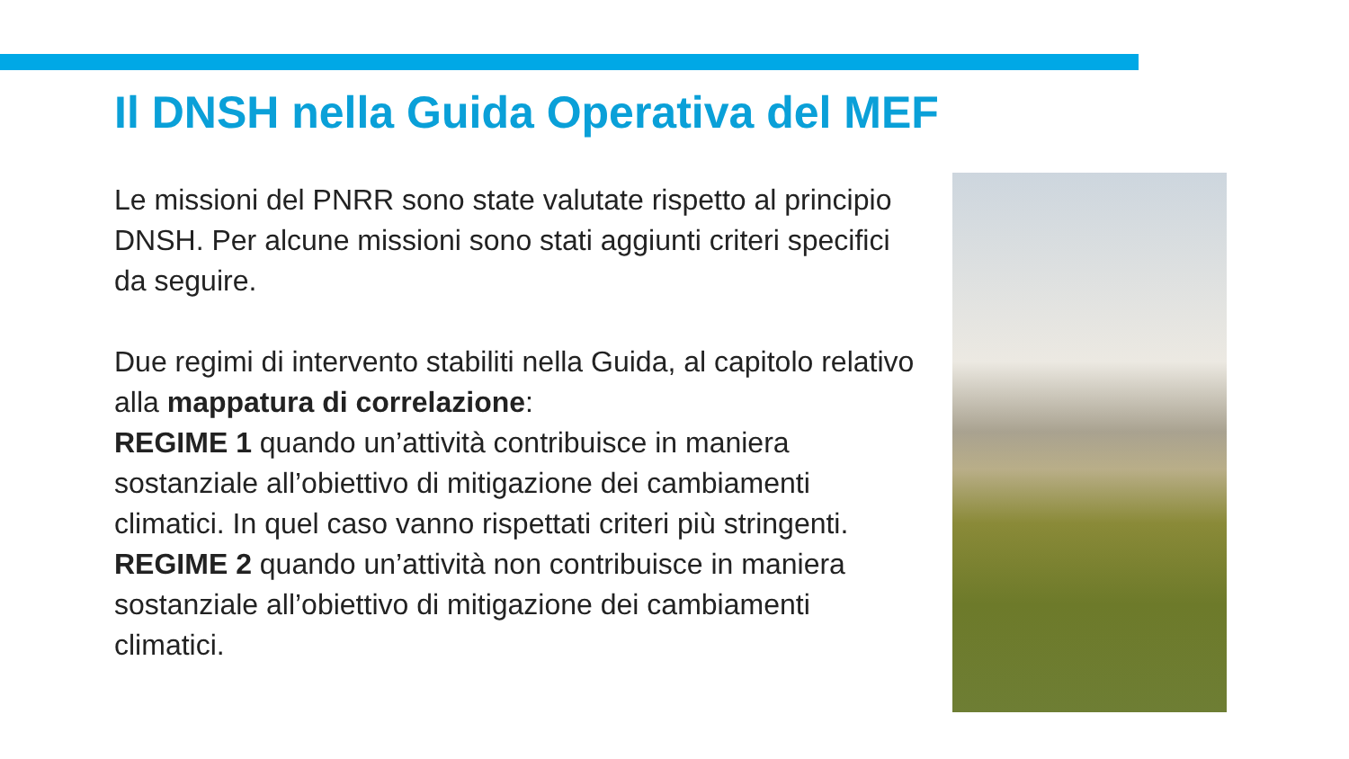Il DNSH nella Guida Operativa del MEF
Le missioni del PNRR sono state valutate rispetto al principio DNSH. Per alcune missioni sono stati aggiunti criteri specifici da seguire.
Due regimi di intervento stabiliti nella Guida, al capitolo relativo alla mappatura di correlazione:
REGIME 1 quando un’attività contribuisce in maniera sostanziale all’obiettivo di mitigazione dei cambiamenti climatici. In quel caso vanno rispettati criteri più stringenti.
REGIME 2 quando un’attività non contribuisce in maniera sostanziale all’obiettivo di mitigazione dei cambiamenti climatici.